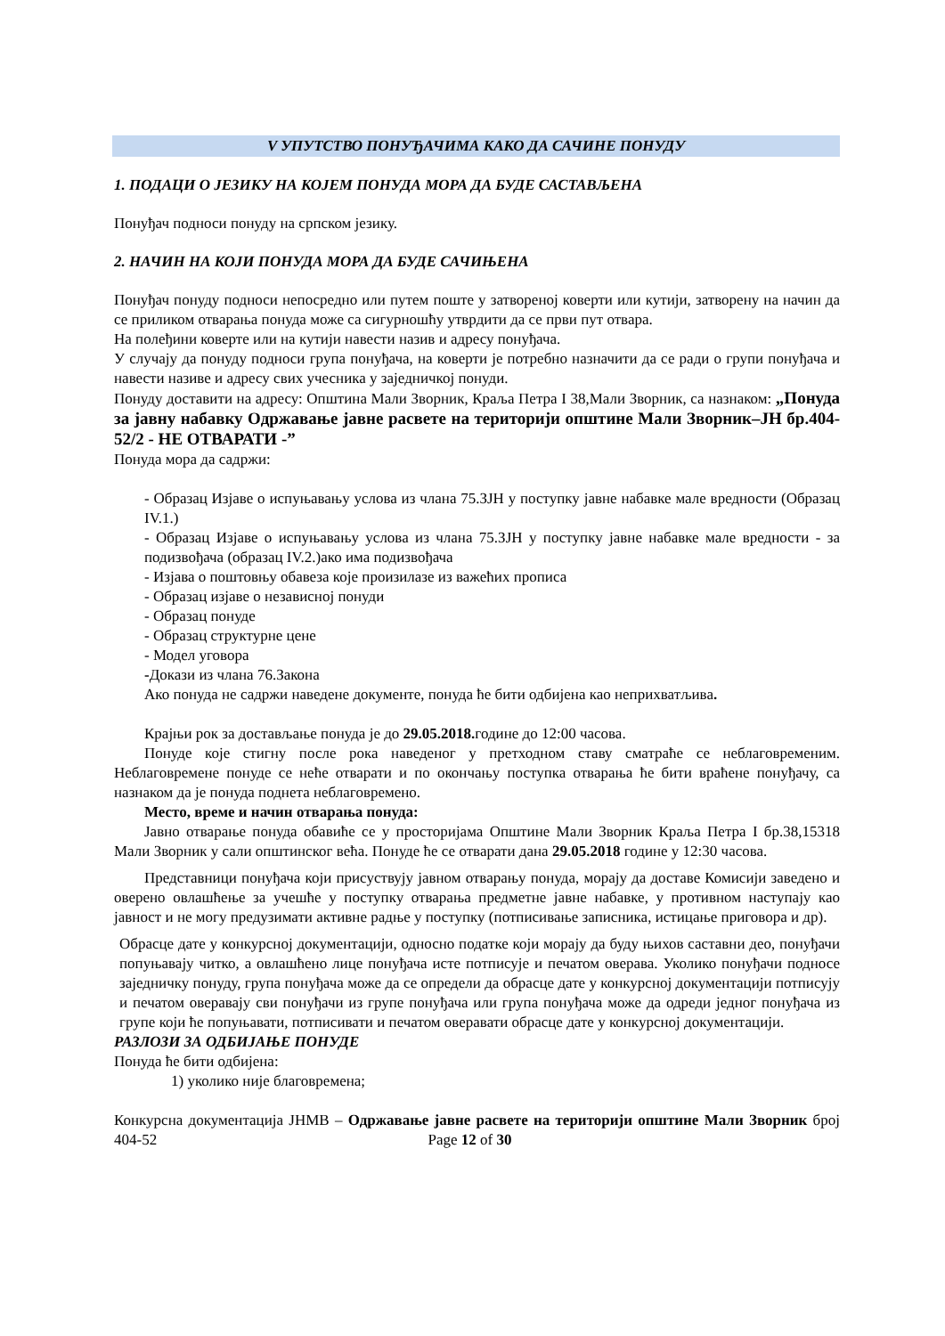V УПУТСТВО ПОНУЂАЧИМА КАКО ДА САЧИНЕ ПОНУДУ
1. ПОДАЦИ О ЈЕЗИКУ НА КОЈЕМ ПОНУДА МОРА ДА БУДЕ САСТАВЉЕНА
Понуђач подноси понуду на српском језику.
2. НАЧИН НА КОЈИ ПОНУДА МОРА ДА БУДЕ САЧИЊЕНА
Понуђач понуду подноси непосредно или путем поште у затвореној коверти или кутији, затворену на начин да се приликом отварања понуда може са сигурношћу утврдити да се први пут отвара.
На полеђини коверте или на кутији навести назив и адресу понуђача.
У случају да понуду подноси група понуђача, на коверти је потребно назначити да се ради о групи понуђача и навести називе и адресу свих учесника у заједничкој понуди.
Понуду доставити на адресу: Општина Мали Зворник, Краља Петра I 38,Мали Зворник, са назнаком: „Понуда за јавну набавку Одржавање јавне расвете на територији општине Мали Зворник–ЈН бр.404-52/2 - НЕ ОТВАРАТИ -”
Понуда мора да садржи:
- Образац Изјаве о испуњавању услова из члана 75.ЗЈН у поступку јавне набавке мале вредности (Образац IV.1.)
- Образац Изјаве о испуњавању услова из члана 75.ЗЈН у поступку јавне набавке мале вредности - за подизвођача (образац IV.2.)ако има подизвођача
- Изјава о поштовњу обавеза које произилазе из важећих прописа
- Образац изјаве о независној понуди
- Образац понуде
- Образац структурне цене
- Модел уговора
-Докази из члана 76.Закона
Ако понуда не садржи наведене документе, понуда ће бити одбијена као неприхватљива.
Крајњи рок за достављање понуда је до 29.05.2018. године до 12:00 часова.
Понуде које стигну после рока наведеног у претходном ставу сматраће се неблаговременим. Неблаговремене понуде се неће отварати и по окончању поступка отварања ће бити враћене понуђачу, са назнаком да је понуда поднета неблаговремено.
Место, време и начин отварања понуда:
Јавно отварање понуда обавиће се у просторијама Општине Мали Зворник Краља Петра I бр.38,15318 Мали Зворник у сали општинског већа. Понуде ће се отварати дана 29.05.2018 године у 12:30 часова.
Представници понуђача који присуствују јавном отварању понуда, морају да доставе Комисији заведено и оверено овлашћење за учешће у поступку отварања предметне јавне набавке, у противном наступају као јавност и не могу предузимати активне радње у поступку (потписивање записника, истицање приговора и др).
Обрасце дате у конкурсној документацији, односно податке који морају да буду њихов саставни део, понуђачи попуњавају читко, а овлашћено лице понуђача исте потписује и печатом оверава. Уколико понуђачи подносе заједничку понуду, група понуђача може да се определи да обрасце дате у конкурсној документацији потписују и печатом оверавају сви понуђачи из групе понуђача или група понуђача може да одреди једног понуђача из групе који ће попуњавати, потписивати и печатом оверавати обрасце дате у конкурсној документацији.
РАЗЛОЗИ ЗА ОДБИЈАЊЕ ПОНУДЕ
Понуда ће бити одбијена:
1) уколико није благовремена;
Конкурсна документација ЈНМВ – Одржавање јавне расвете на територији општине Мали Зворник број 404-52 Page 12 of 30